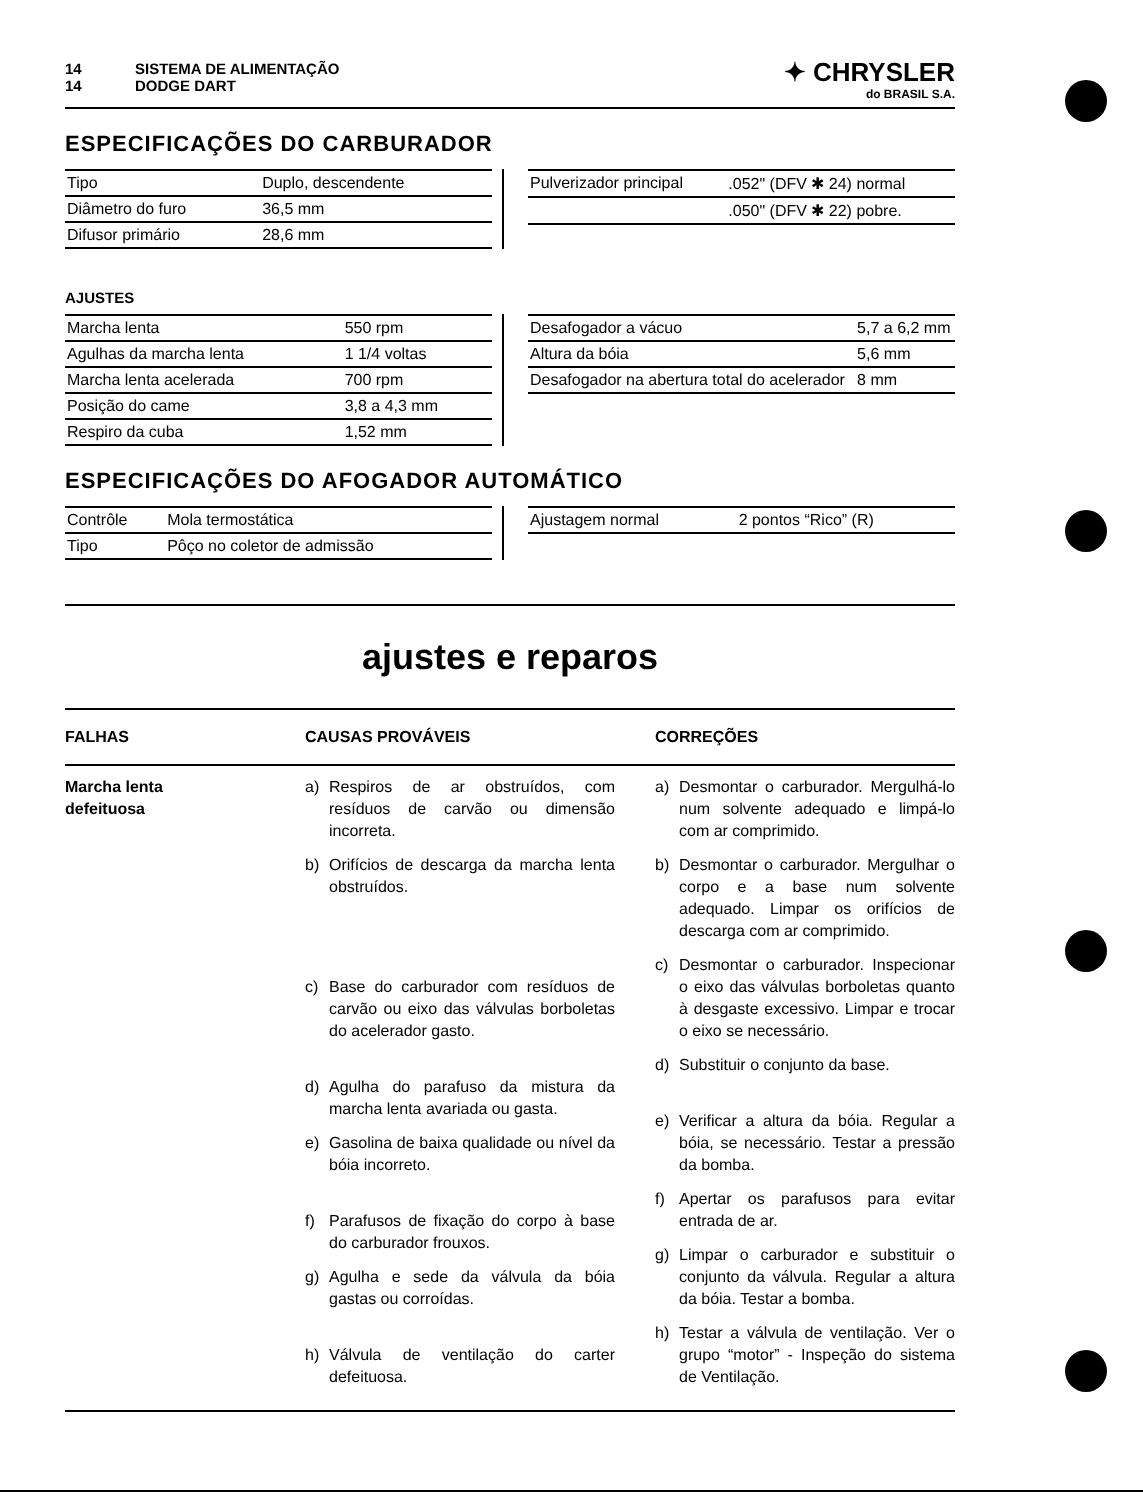14 SISTEMA DE ALIMENTAÇÃO
14 DODGE DART
✦ CHRYSLER
do BRASIL S.A.
ESPECIFICAÇÕES DO CARBURADOR
| Tipo | Duplo, descendente |
| Diâmetro do furo | 36,5 mm |
| Difusor primário | 28,6 mm |
| Pulverizador principal | .052" (DFV ✱ 24) normal |
| | .050" (DFV ✱ 22) pobre. |
AJUSTES
| Marcha lenta | 550 rpm |
| Agulhas da marcha lenta | 1 1/4 voltas |
| Marcha lenta acelerada | 700 rpm |
| Posição do came | 3,8 a 4,3 mm |
| Respiro da cuba | 1,52 mm |
| Desafogador a vácuo | 5,7 a 6,2 mm |
| Altura da bóia | 5,6 mm |
| Desafogador na abertura total do acelerador | 8 mm |
ESPECIFICAÇÕES DO AFOGADOR AUTOMÁTICO
| Contrôle | Mola termostática |
| Tipo | Pôço no coletor de admissão |
| Ajustagem normal | 2 pontos “Rico” (R) |
ajustes e reparos
FALHAS
CAUSAS PROVÁVEIS
CORREÇÕES
Marcha lenta
defeituosa
a) Respiros de ar obstruídos, com resíduos de carvão ou dimensão incorreta.
b) Orifícios de descarga da marcha lenta obstruídos.
c) Base do carburador com resíduos de carvão ou eixo das válvulas borboletas do acelerador gasto.
d) Agulha do parafuso da mistura da marcha lenta avariada ou gasta.
e) Gasolina de baixa qualidade ou nível da bóia incorreto.
f) Parafusos de fixação do corpo à base do carburador frouxos.
g) Agulha e sede da válvula da bóia gastas ou corroídas.
h) Válvula de ventilação do carter defeituosa.
a) Desmontar o carburador. Mergulhá-lo num solvente adequado e limpá-lo com ar comprimido.
b) Desmontar o carburador. Mergulhar o corpo e a base num solvente adequado. Limpar os orifícios de descarga com ar comprimido.
c) Desmontar o carburador. Inspecionar o eixo das válvulas borboletas quanto à desgaste excessivo. Limpar e trocar o eixo se necessário.
d) Substituir o conjunto da base.
e) Verificar a altura da bóia. Regular a bóia, se necessário. Testar a pressão da bomba.
f) Apertar os parafusos para evitar entrada de ar.
g) Limpar o carburador e substituir o conjunto da válvula. Regular a altura da bóia. Testar a bomba.
h) Testar a válvula de ventilação. Ver o grupo “motor” - Inspeção do sistema de Ventilação.